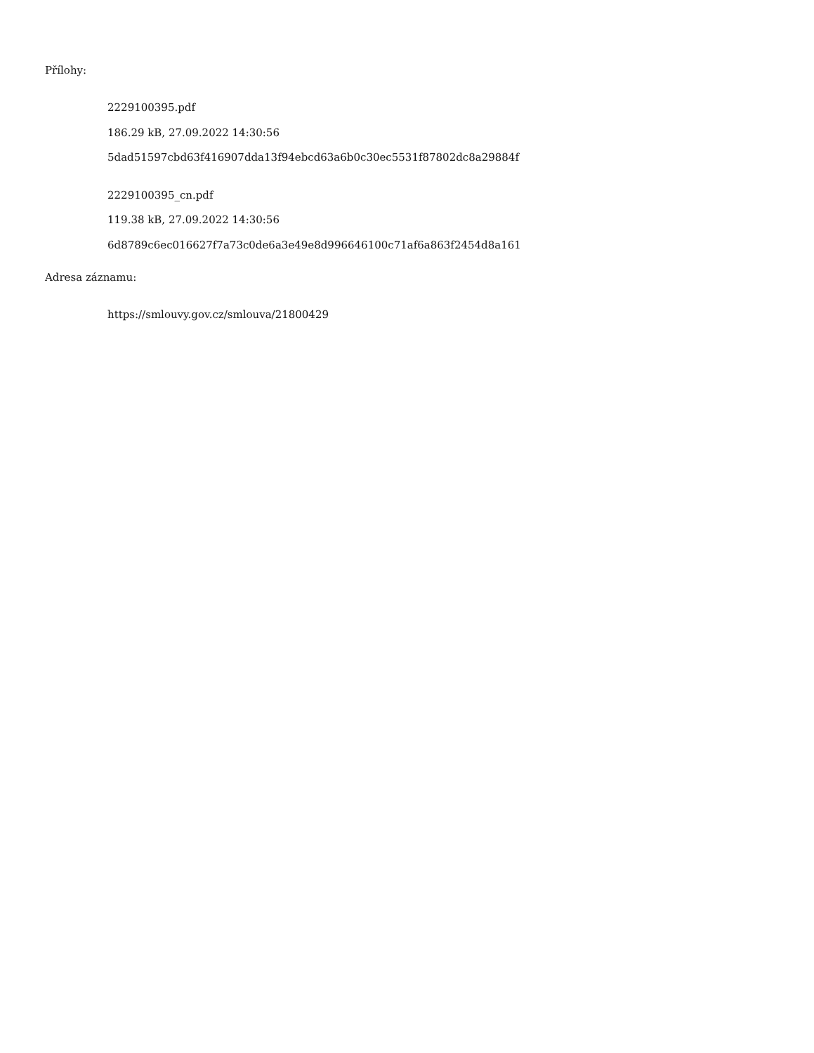Přílohy:
2229100395.pdf
186.29 kB, 27.09.2022 14:30:56
5dad51597cbd63f416907dda13f94ebcd63a6b0c30ec5531f87802dc8a29884f
2229100395_cn.pdf
119.38 kB, 27.09.2022 14:30:56
6d8789c6ec016627f7a73c0de6a3e49e8d996646100c71af6a863f2454d8a161
Adresa záznamu:
https://smlouvy.gov.cz/smlouva/21800429